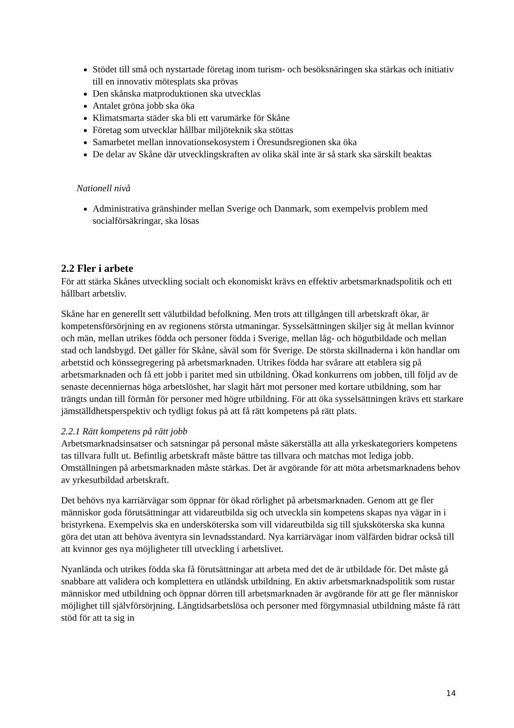Stödet till små och nystartade företag inom turism- och besöksnäringen ska stärkas och initiativ till en innovativ mötesplats ska prövas
Den skånska matproduktionen ska utvecklas
Antalet gröna jobb ska öka
Klimatsmarta städer ska bli ett varumärke för Skåne
Företag som utvecklar hållbar miljöteknik ska stöttas
Samarbetet mellan innovationsekosystem i Öresundsregionen ska öka
De delar av Skåne där utvecklingskraften av olika skäl inte är så stark ska särskilt beaktas
Nationell nivå
Administrativa gränshinder mellan Sverige och Danmark, som exempelvis problem med socialförsäkringar, ska lösas
2.2 Fler i arbete
För att stärka Skånes utveckling socialt och ekonomiskt krävs en effektiv arbetsmarknadspolitik och ett hållbart arbetsliv.
Skåne har en generellt sett välutbildad befolkning. Men trots att tillgången till arbetskraft ökar, är kompetensförsörjning en av regionens största utmaningar. Sysselsättningen skiljer sig åt mellan kvinnor och män, mellan utrikes födda och personer födda i Sverige, mellan låg- och högutbildade och mellan stad och landsbygd. Det gäller för Skåne, såväl som för Sverige. De största skillnaderna i kön handlar om arbetstid och könssegregering på arbetsmarknaden. Utrikes födda har svårare att etablera sig på arbetsmarknaden och få ett jobb i paritet med sin utbildning. Ökad konkurrens om jobben, till följd av de senaste decenniernas höga arbetslöshet, har slagit hårt mot personer med kortare utbildning, som har trängts undan till förmån för personer med högre utbildning. För att öka sysselsättningen krävs ett starkare jämställdhetsperspektiv och tydligt fokus på att få rätt kompetens på rätt plats.
2.2.1 Rätt kompetens på rätt jobb
Arbetsmarknadsinsatser och satsningar på personal måste säkerställa att alla yrkeskategoriers kompetens tas tillvara fullt ut. Befintlig arbetskraft måste bättre tas tillvara och matchas mot lediga jobb. Omställningen på arbetsmarknaden måste stärkas. Det är avgörande för att möta arbetsmarknadens behov av yrkesutbildad arbetskraft.
Det behövs nya karriärvägar som öppnar för ökad rörlighet på arbetsmarknaden. Genom att ge fler människor goda förutsättningar att vidareutbilda sig och utveckla sin kompetens skapas nya vägar in i bristyrkena. Exempelvis ska en undersköterska som vill vidareutbilda sig till sjuksköterska ska kunna göra det utan att behöva äventyra sin levnadsstandard. Nya karriärvägar inom välfärden bidrar också till att kvinnor ges nya möjligheter till utveckling i arbetslivet.
Nyanlända och utrikes födda ska få förutsättningar att arbeta med det de är utbildade för. Det måste gå snabbare att validera och komplettera en utländsk utbildning. En aktiv arbetsmarknadspolitik som rustar människor med utbildning och öppnar dörren till arbetsmarknaden är avgörande för att ge fler människor möjlighet till självförsörjning. Långtidsarbetslösa och personer med förgymnasial utbildning måste få rätt stöd för att ta sig in
14